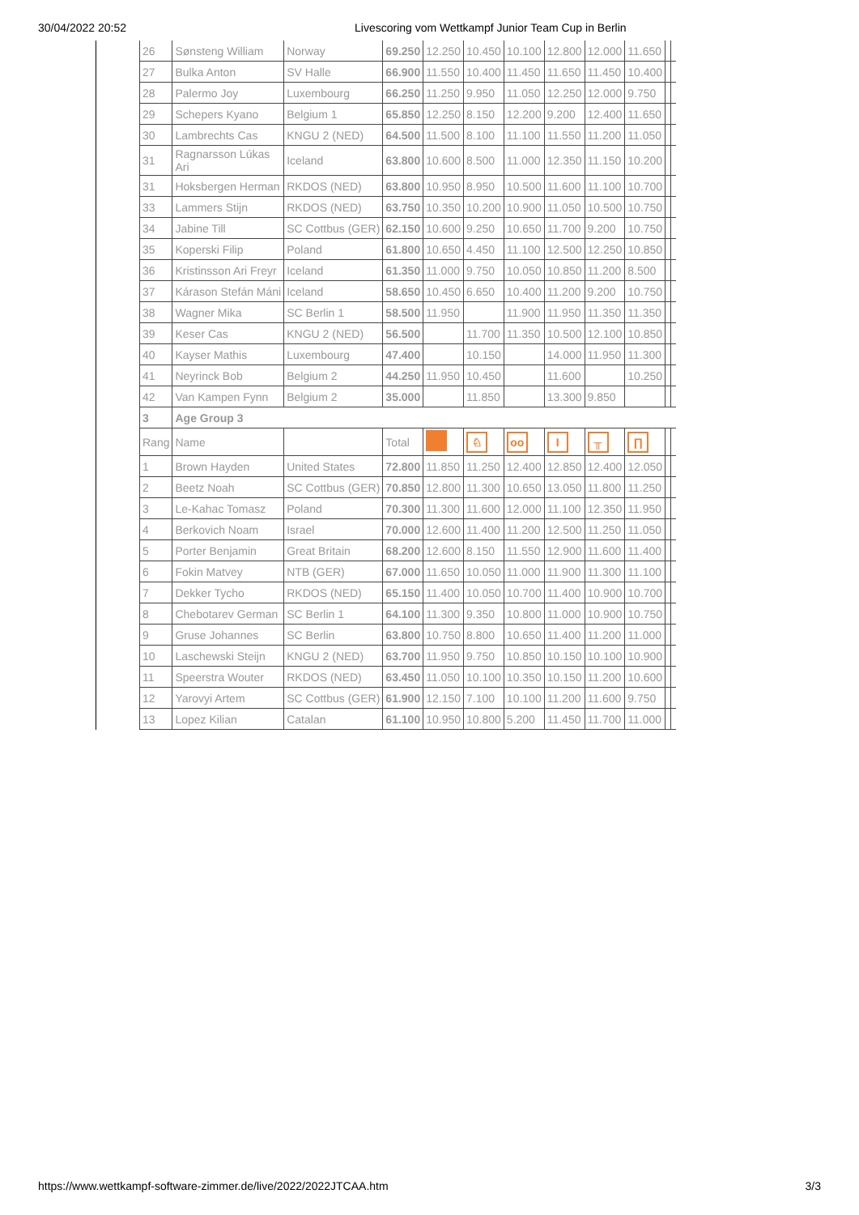30/04/2022 20:52 Livescoring vom Wettkampf Junior Team Cup in Berlin
| 26 | Sønsteng William | Norway | 69.250 | 12.250 | 10.450 | 10.100 | 12.800 | 12.000 | 11.650 | | |
| 27 | Bulka Anton | SV Halle | 66.900 | 11.550 | 10.400 | 11.450 | 11.650 | 11.450 | 10.400 | | |
| 28 | Palermo Joy | Luxembourg | 66.250 | 11.250 | 9.950 | 11.050 | 12.250 | 12.000 | 9.750 | | |
| 29 | Schepers Kyano | Belgium 1 | 65.850 | 12.250 | 8.150 | 12.200 | 9.200 | 12.400 | 11.650 | | |
| 30 | Lambrechts Cas | KNGU 2 (NED) | 64.500 | 11.500 | 8.100 | 11.100 | 11.550 | 11.200 | 11.050 | | |
| 31 | Ragnarsson Lúkas Ari | Iceland | 63.800 | 10.600 | 8.500 | 11.000 | 12.350 | 11.150 | 10.200 | | |
| 31 | Hoksbergen Herman | RKDOS (NED) | 63.800 | 10.950 | 8.950 | 10.500 | 11.600 | 11.100 | 10.700 | | |
| 33 | Lammers Stijn | RKDOS (NED) | 63.750 | 10.350 | 10.200 | 10.900 | 11.050 | 10.500 | 10.750 | | |
| 34 | Jabine Till | SC Cottbus (GER) | 62.150 | 10.600 | 9.250 | 10.650 | 11.700 | 9.200 | 10.750 | | |
| 35 | Koperski Filip | Poland | 61.800 | 10.650 | 4.450 | 11.100 | 12.500 | 12.250 | 10.850 | | |
| 36 | Kristinsson Ari Freyr | Iceland | 61.350 | 11.000 | 9.750 | 10.050 | 10.850 | 11.200 | 8.500 | | |
| 37 | Kárason Stefán Máni | Iceland | 58.650 | 10.450 | 6.650 | 10.400 | 11.200 | 9.200 | 10.750 | | |
| 38 | Wagner Mika | SC Berlin 1 | 58.500 | 11.950 | | 11.900 | 11.950 | 11.350 | 11.350 | | |
| 39 | Keser Cas | KNGU 2 (NED) | 56.500 | | 11.700 | 11.350 | 10.500 | 12.100 | 10.850 | | |
| 40 | Kayser Mathis | Luxembourg | 47.400 | | 10.150 | | 14.000 | 11.950 | 11.300 | | |
| 41 | Neyrinck Bob | Belgium 2 | 44.250 | 11.950 | 10.450 | | 11.600 | | 10.250 | | |
| 42 | Van Kampen Fynn | Belgium 2 | 35.000 | | 11.850 | | 13.300 | 9.850 | | | |
| 3 | Age Group 3 | | | | | | | | | | |
| Rang | Name | | Total | | ♘ | oo | I | ╥ | ∏ | | |
| 1 | Brown Hayden | United States | 72.800 | 11.850 | 11.250 | 12.400 | 12.850 | 12.400 | 12.050 | | |
| 2 | Beetz Noah | SC Cottbus (GER) | 70.850 | 12.800 | 11.300 | 10.650 | 13.050 | 11.800 | 11.250 | | |
| 3 | Le-Kahac Tomasz | Poland | 70.300 | 11.300 | 11.600 | 12.000 | 11.100 | 12.350 | 11.950 | | |
| 4 | Berkovich Noam | Israel | 70.000 | 12.600 | 11.400 | 11.200 | 12.500 | 11.250 | 11.050 | | |
| 5 | Porter Benjamin | Great Britain | 68.200 | 12.600 | 8.150 | 11.550 | 12.900 | 11.600 | 11.400 | | |
| 6 | Fokin Matvey | NTB (GER) | 67.000 | 11.650 | 10.050 | 11.000 | 11.900 | 11.300 | 11.100 | | |
| 7 | Dekker Tycho | RKDOS (NED) | 65.150 | 11.400 | 10.050 | 10.700 | 11.400 | 10.900 | 10.700 | | |
| 8 | Chebotarev German | SC Berlin 1 | 64.100 | 11.300 | 9.350 | 10.800 | 11.000 | 10.900 | 10.750 | | |
| 9 | Gruse Johannes | SC Berlin | 63.800 | 10.750 | 8.800 | 10.650 | 11.400 | 11.200 | 11.000 | | |
| 10 | Laschewski Steijn | KNGU 2 (NED) | 63.700 | 11.950 | 9.750 | 10.850 | 10.150 | 10.100 | 10.900 | | |
| 11 | Speerstra Wouter | RKDOS (NED) | 63.450 | 11.050 | 10.100 | 10.350 | 10.150 | 11.200 | 10.600 | | |
| 12 | Yarovyi Artem | SC Cottbus (GER) | 61.900 | 12.150 | 7.100 | 10.100 | 11.200 | 11.600 | 9.750 | | |
| 13 | Lopez Kilian | Catalan | 61.100 | 10.950 | 10.800 | 5.200 | 11.450 | 11.700 | 11.000 | | |
https://www.wettkampf-software-zimmer.de/live/2022/2022JTCAA.htm 3/3